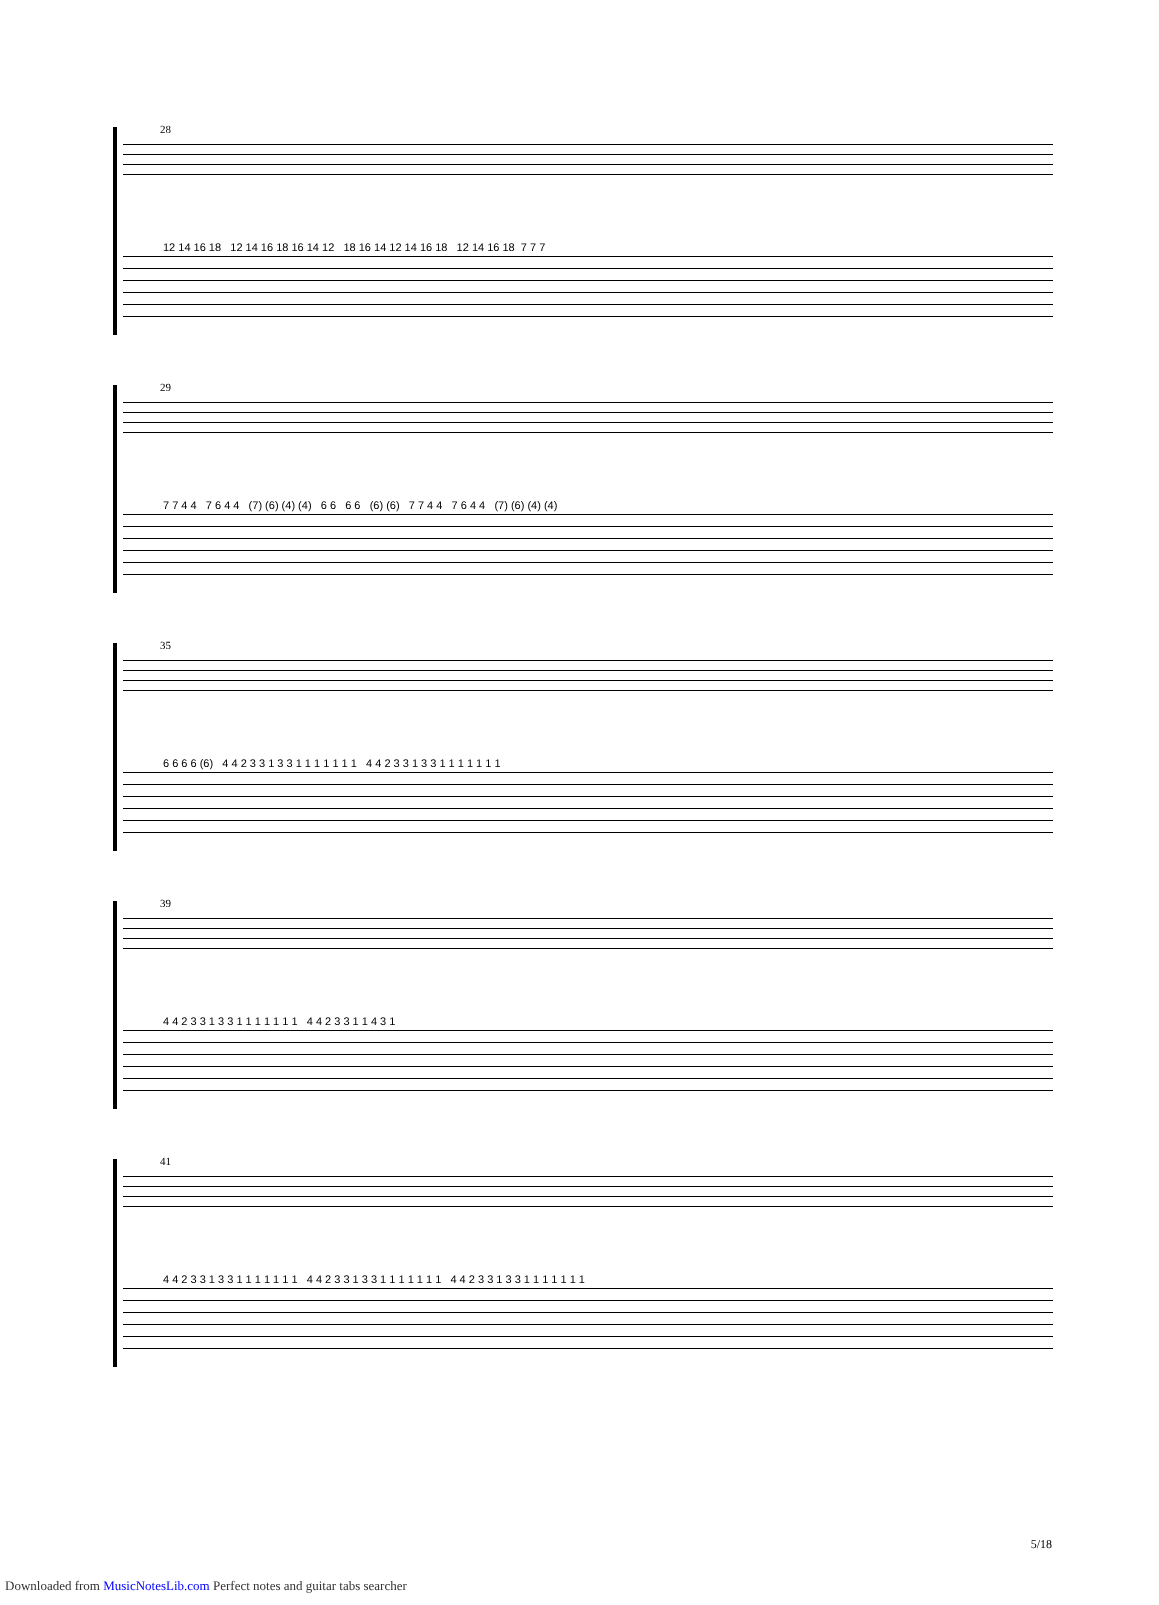28
12 14 16 18 12 14 16 18 16 14 12 18 16 14 12 14 16 18 12 14 16 18 7 7 7
29
7 7 4 4 7 6 4 4 (7) (6) (4) (4) 6 6 6 6 (6) (6) 7 7 4 4 7 6 4 4 (7) (6) (4) (4)
35
6 6 6 6 (6) 4 4 2 3 3 1 3 3 1 1 1 1 1 1 1 4 4 2 3 3 1 3 3 1 1 1 1 1 1 1
39
4 4 2 3 3 1 3 3 1 1 1 1 1 1 1 4 4 2 3 3 1 1 4 3 1
41
4 4 2 3 3 1 3 3 1 1 1 1 1 1 1 4 4 2 3 3 1 3 3 1 1 1 1 1 1 1 4 4 2 3 3 1 3 3 1 1 1 1 1 1 1
5/18
Downloaded from MusicNotesLib.com Perfect notes and guitar tabs searcher